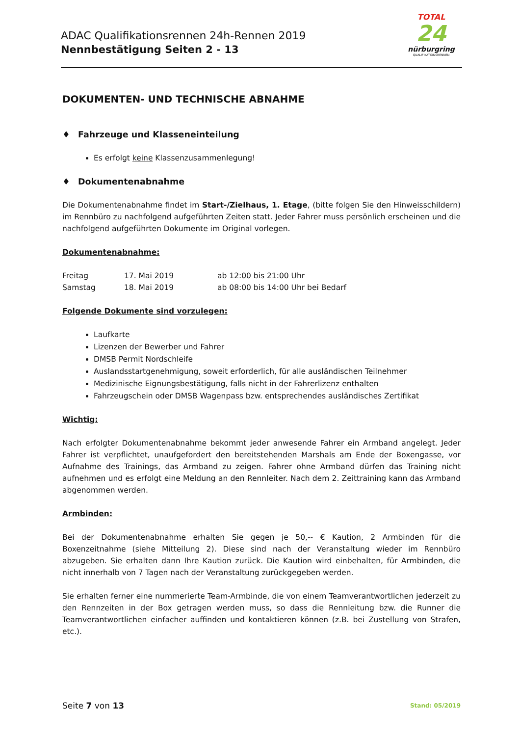ADAC Qualifikationsrennen 24h-Rennen 2019
Nennbestätigung Seiten 2 - 13
TOTAL
24
nürburgring
QUALIFIKATIONSRENNEN
DOKUMENTEN- UND TECHNISCHE ABNAHME
♦ Fahrzeuge und Klasseneinteilung
Es erfolgt keine Klassenzusammenlegung!
♦ Dokumentenabnahme
Die Dokumentenabnahme findet im Start-/Zielhaus, 1. Etage, (bitte folgen Sie den Hinweisschildern) im Rennbüro zu nachfolgend aufgeführten Zeiten statt. Jeder Fahrer muss persönlich erscheinen und die nachfolgend aufgeführten Dokumente im Original vorlegen.
Dokumentenabnahme:
| Freitag | 17. Mai 2019 | ab 12:00 bis 21:00 Uhr |
| Samstag | 18. Mai 2019 | ab 08:00 bis 14:00 Uhr bei Bedarf |
Folgende Dokumente sind vorzulegen:
Laufkarte
Lizenzen der Bewerber und Fahrer
DMSB Permit Nordschleife
Auslandsstartgenehmigung, soweit erforderlich, für alle ausländischen Teilnehmer
Medizinische Eignungsbestätigung, falls nicht in der Fahrerlizenz enthalten
Fahrzeugschein oder DMSB Wagenpass bzw. entsprechendes ausländisches Zertifikat
Wichtig:
Nach erfolgter Dokumentenabnahme bekommt jeder anwesende Fahrer ein Armband angelegt. Jeder Fahrer ist verpflichtet, unaufgefordert den bereitstehenden Marshals am Ende der Boxengasse, vor Aufnahme des Trainings, das Armband zu zeigen. Fahrer ohne Armband dürfen das Training nicht aufnehmen und es erfolgt eine Meldung an den Rennleiter. Nach dem 2. Zeittraining kann das Armband abgenommen werden.
Armbinden:
Bei der Dokumentenabnahme erhalten Sie gegen je 50,-- € Kaution, 2 Armbinden für die Boxenzeitnahme (siehe Mitteilung 2). Diese sind nach der Veranstaltung wieder im Rennbüro abzugeben. Sie erhalten dann Ihre Kaution zurück. Die Kaution wird einbehalten, für Armbinden, die nicht innerhalb von 7 Tagen nach der Veranstaltung zurückgegeben werden.
Sie erhalten ferner eine nummerierte Team-Armbinde, die von einem Teamverantwortlichen jederzeit zu den Rennzeiten in der Box getragen werden muss, so dass die Rennleitung bzw. die Runner die Teamverantwortlichen einfacher auffinden und kontaktieren können (z.B. bei Zustellung von Strafen, etc.).
Seite 7 von 13
Stand: 05/2019